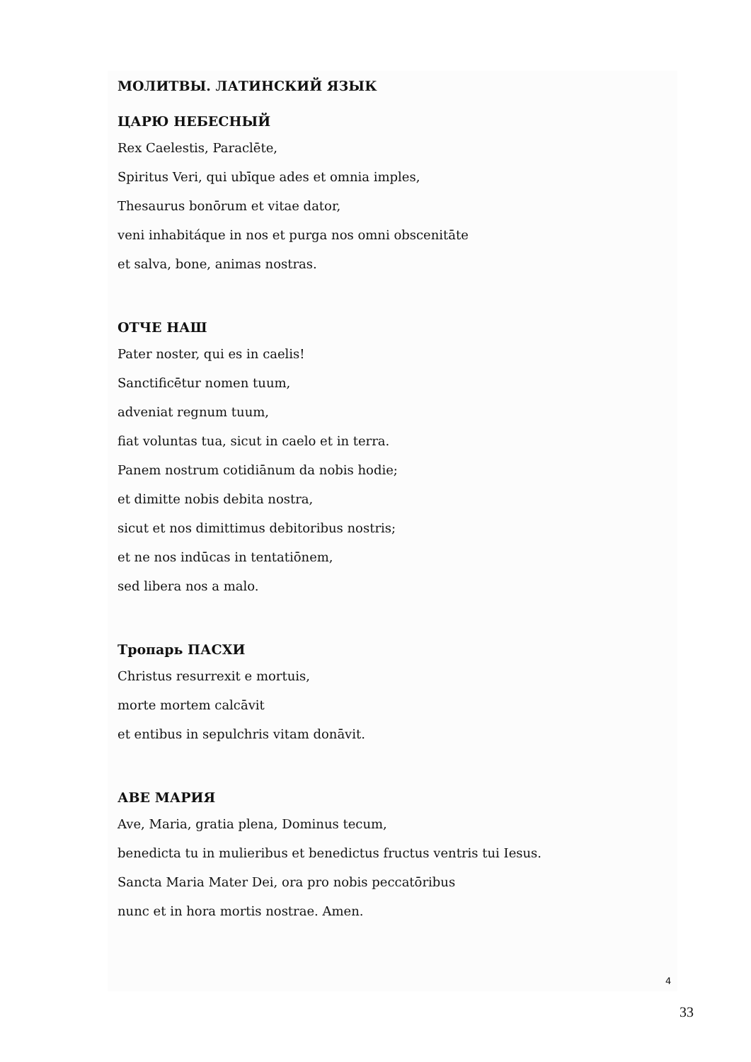МОЛИТВЫ. ЛАТИНСКИЙ ЯЗЫК
ЦАРЮ НЕБЕСНЫЙ
Rex Caelestis, Paraclēte,
Spiritus Veri, qui ubīque ades et omnia imples,
Thesaurus bonōrum et vitae dator,
veni inhabitáque in nos et purga nos omni obscenitāte
et salva, bone, animas nostras.
ОТЧЕ НАШ
Pater noster, qui es in caelis!
Sanctificētur nomen tuum,
adveniat regnum tuum,
fiat voluntas tua, sicut in caelo et in terra.
Panem nostrum cotidiānum da nobis hodie;
et dimitte nobis debita nostra,
sicut et nos dimittimus debitoribus nostris;
et ne nos indūcas in tentatiōnem,
sed libera nos a malo.
Тропарь ПАСХИ
Christus resurrexit e mortuis,
morte mortem calcāvit
et entibus in sepulchris vitam donāvit.
АВЕ МАРИЯ
Ave, Maria, gratia plena, Dominus tecum,
benedicta tu in mulieribus et benedictus fructus ventris tui Iesus.
Sancta Maria Mater Dei, ora pro nobis peccatōribus
nunc et in hora mortis nostrae. Amen.
4
33